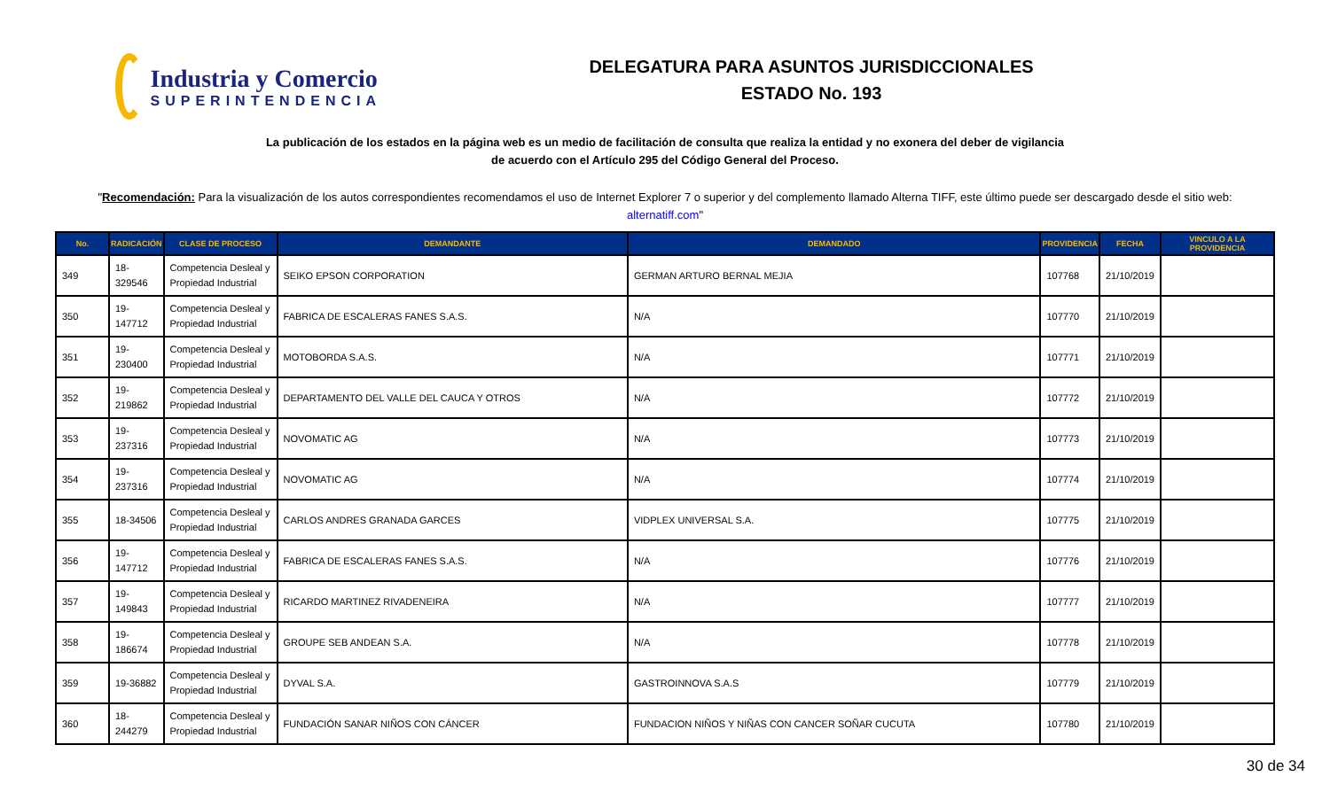Industria y Comercio
SUPERINTENDENCIA
DELEGATURA PARA ASUNTOS JURISDICCIONALES
ESTADO No. 193
La publicación de los estados en la página web es un medio de facilitación de consulta que realiza la entidad y no exonera del deber de vigilancia
de acuerdo con el Artículo 295 del Código General del Proceso.
"Recomendación: Para la visualización de los autos correspondientes recomendamos el uso de Internet Explorer 7 o superior y del complemento llamado Alterna TIFF, este último puede ser descargado desde el sitio web: alternatiff.com"
| No. | RADICACIÓN | CLASE DE PROCESO | DEMANDANTE | DEMANDADO | PROVIDENCIA | FECHA | VINCULO A LA PROVIDENCIA |
| --- | --- | --- | --- | --- | --- | --- | --- |
| 349 | 18-329546 | Competencia Desleal y Propiedad Industrial | SEIKO EPSON CORPORATION | GERMAN ARTURO BERNAL MEJIA | 107768 | 21/10/2019 | |
| 350 | 19-147712 | Competencia Desleal y Propiedad Industrial | FABRICA DE ESCALERAS FANES S.A.S. | N/A | 107770 | 21/10/2019 | |
| 351 | 19-230400 | Competencia Desleal y Propiedad Industrial | MOTOBORDA S.A.S. | N/A | 107771 | 21/10/2019 | |
| 352 | 19-219862 | Competencia Desleal y Propiedad Industrial | DEPARTAMENTO DEL VALLE DEL CAUCA Y OTROS | N/A | 107772 | 21/10/2019 | |
| 353 | 19-237316 | Competencia Desleal y Propiedad Industrial | NOVOMATIC AG | N/A | 107773 | 21/10/2019 | |
| 354 | 19-237316 | Competencia Desleal y Propiedad Industrial | NOVOMATIC AG | N/A | 107774 | 21/10/2019 | |
| 355 | 18-34506 | Competencia Desleal y Propiedad Industrial | CARLOS ANDRES GRANADA GARCES | VIDPLEX UNIVERSAL S.A. | 107775 | 21/10/2019 | |
| 356 | 19-147712 | Competencia Desleal y Propiedad Industrial | FABRICA DE ESCALERAS FANES S.A.S. | N/A | 107776 | 21/10/2019 | |
| 357 | 19-149843 | Competencia Desleal y Propiedad Industrial | RICARDO MARTINEZ RIVADENEIRA | N/A | 107777 | 21/10/2019 | |
| 358 | 19-186674 | Competencia Desleal y Propiedad Industrial | GROUPE SEB ANDEAN S.A. | N/A | 107778 | 21/10/2019 | |
| 359 | 19-36882 | Competencia Desleal y Propiedad Industrial | DYVAL S.A. | GASTROINNOVA S.A.S | 107779 | 21/10/2019 | |
| 360 | 18-244279 | Competencia Desleal y Propiedad Industrial | FUNDACIÓN SANAR NIÑOS CON CÁNCER | FUNDACION NIÑOS Y NIÑAS CON CANCER SOÑAR CUCUTA | 107780 | 21/10/2019 | |
30 de 34